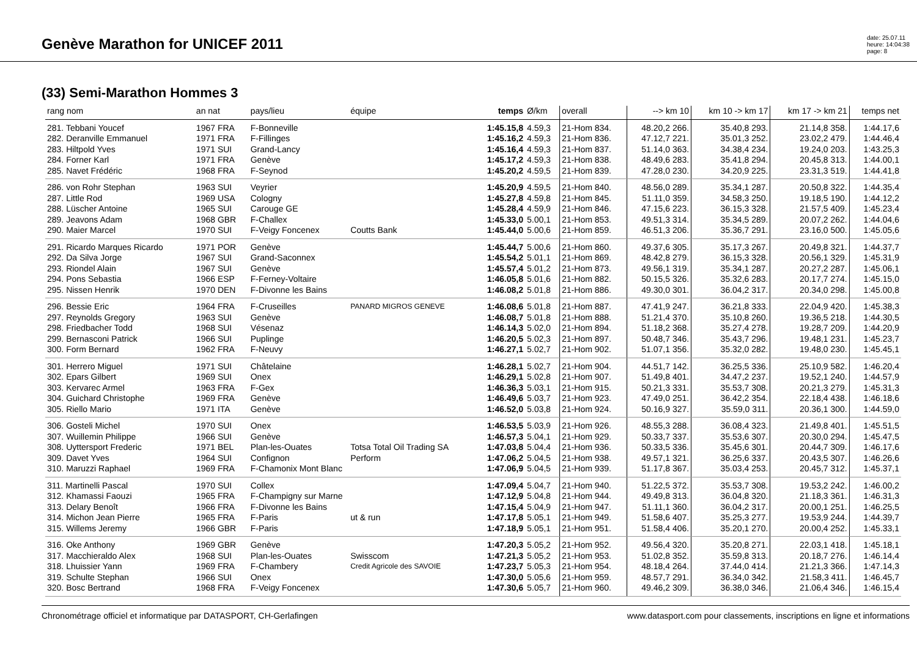Genève Marathon for UNICEF 2011
date: 25.07.11
heure: 14:04:38
page: 8
(33) Semi-Marathon Hommes 3
| rang nom | an nat | pays/lieu | équipe | temps | Ø/km | overall | --> km 10 | km 10 -> km 17 | km 17 -> km 21 | temps net |
| --- | --- | --- | --- | --- | --- | --- | --- | --- | --- | --- |
| 281. Tebbani Youcef | 1967 FRA | F-Bonneville | | 1:45.15,8 | 4.59,3 | 21-Hom 834. | 48.20,2 266. | 35.40,8 293. | 21.14,8 358. | 1:44.17,6 |
| 282. Deranville Emmanuel | 1971 FRA | F-Fillinges | | 1:45.16,2 | 4.59,3 | 21-Hom 836. | 47.12,7 221. | 35.01,3 252. | 23.02,2 479. | 1:44.46,4 |
| 283. Hiltpold Yves | 1971 SUI | Grand-Lancy | | 1:45.16,4 | 4.59,3 | 21-Hom 837. | 51.14,0 363. | 34.38,4 234. | 19.24,0 203. | 1:43.25,3 |
| 284. Forner Karl | 1971 FRA | Genève | | 1:45.17,2 | 4.59,3 | 21-Hom 838. | 48.49,6 283. | 35.41,8 294. | 20.45,8 313. | 1:44.00,1 |
| 285. Navet Frédéric | 1968 FRA | F-Seynod | | 1:45.20,2 | 4.59,5 | 21-Hom 839. | 47.28,0 230. | 34.20,9 225. | 23.31,3 519. | 1:44.41,8 |
| 286. von Rohr Stephan | 1963 SUI | Veyrier | | 1:45.20,9 | 4.59,5 | 21-Hom 840. | 48.56,0 289. | 35.34,1 287. | 20.50,8 322. | 1:44.35,4 |
| 287. Little Rod | 1969 USA | Cologny | | 1:45.27,8 | 4.59,8 | 21-Hom 845. | 51.11,0 359. | 34.58,3 250. | 19.18,5 190. | 1:44.12,2 |
| 288. Lüscher Antoine | 1965 SUI | Carouge GE | | 1:45.28,4 | 4.59,9 | 21-Hom 846. | 47.15,6 223. | 36.15,3 328. | 21.57,5 409. | 1:45.23,4 |
| 289. Jeavons Adam | 1968 GBR | F-Challex | | 1:45.33,0 | 5.00,1 | 21-Hom 853. | 49.51,3 314. | 35.34,5 289. | 20.07,2 262. | 1:44.04,6 |
| 290. Maier Marcel | 1970 SUI | F-Veigy Foncenex | Coutts Bank | 1:45.44,0 | 5.00,6 | 21-Hom 859. | 46.51,3 206. | 35.36,7 291. | 23.16,0 500. | 1:45.05,6 |
| 291. Ricardo Marques Ricardo | 1971 POR | Genève | | 1:45.44,7 | 5.00,6 | 21-Hom 860. | 49.37,6 305. | 35.17,3 267. | 20.49,8 321. | 1:44.37,7 |
| 292. Da Silva Jorge | 1967 SUI | Grand-Saconnex | | 1:45.54,2 | 5.01,1 | 21-Hom 869. | 48.42,8 279. | 36.15,3 328. | 20.56,1 329. | 1:45.31,9 |
| 293. Riondel Alain | 1967 SUI | Genève | | 1:45.57,4 | 5.01,2 | 21-Hom 873. | 49.56,1 319. | 35.34,1 287. | 20.27,2 287. | 1:45.06,1 |
| 294. Pons Sebastia | 1966 ESP | F-Ferney-Voltaire | | 1:46.05,8 | 5.01,6 | 21-Hom 882. | 50.15,5 326. | 35.32,6 283. | 20.17,7 274. | 1:45.15,0 |
| 295. Nissen Henrik | 1970 DEN | F-Divonne les Bains | | 1:46.08,2 | 5.01,8 | 21-Hom 886. | 49.30,0 301. | 36.04,2 317. | 20.34,0 298. | 1:45.00,8 |
| 296. Bessie Eric | 1964 FRA | F-Cruseilles | PANARD MIGROS GENEVE | 1:46.08,6 | 5.01,8 | 21-Hom 887. | 47.41,9 247. | 36.21,8 333. | 22.04,9 420. | 1:45.38,3 |
| 297. Reynolds Gregory | 1963 SUI | Genève | | 1:46.08,7 | 5.01,8 | 21-Hom 888. | 51.21,4 370. | 35.10,8 260. | 19.36,5 218. | 1:44.30,5 |
| 298. Friedbacher Todd | 1968 SUI | Vésenaz | | 1:46.14,3 | 5.02,0 | 21-Hom 894. | 51.18,2 368. | 35.27,4 278. | 19.28,7 209. | 1:44.20,9 |
| 299. Bernasconi Patrick | 1966 SUI | Puplinge | | 1:46.20,5 | 5.02,3 | 21-Hom 897. | 50.48,7 346. | 35.43,7 296. | 19.48,1 231. | 1:45.23,7 |
| 300. Form Bernard | 1962 FRA | F-Neuvy | | 1:46.27,1 | 5.02,7 | 21-Hom 902. | 51.07,1 356. | 35.32,0 282. | 19.48,0 230. | 1:45.45,1 |
| 301. Herrero Miguel | 1971 SUI | Châtelaine | | 1:46.28,1 | 5.02,7 | 21-Hom 904. | 44.51,7 142. | 36.25,5 336. | 25.10,9 582. | 1:46.20,4 |
| 302. Epars Gilbert | 1969 SUI | Onex | | 1:46.29,1 | 5.02,8 | 21-Hom 907. | 51.49,8 401. | 34.47,2 237. | 19.52,1 240. | 1:44.57,9 |
| 303. Kervarec Armel | 1963 FRA | F-Gex | | 1:46.36,3 | 5.03,1 | 21-Hom 915. | 50.21,3 331. | 35.53,7 308. | 20.21,3 279. | 1:45.31,3 |
| 304. Guichard Christophe | 1969 FRA | Genève | | 1:46.49,6 | 5.03,7 | 21-Hom 923. | 47.49,0 251. | 36.42,2 354. | 22.18,4 438. | 1:46.18,6 |
| 305. Riello Mario | 1971 ITA | Genève | | 1:46.52,0 | 5.03,8 | 21-Hom 924. | 50.16,9 327. | 35.59,0 311. | 20.36,1 300. | 1:44.59,0 |
| 306. Gosteli Michel | 1970 SUI | Onex | | 1:46.53,5 | 5.03,9 | 21-Hom 926. | 48.55,3 288. | 36.08,4 323. | 21.49,8 401. | 1:45.51,5 |
| 307. Wuillemin Philippe | 1966 SUI | Genève | | 1:46.57,3 | 5.04,1 | 21-Hom 929. | 50.33,7 337. | 35.53,6 307. | 20.30,0 294. | 1:45.47,5 |
| 308. Uyttersport Frederic | 1971 BEL | Plan-les-Ouates | Totsa Total Oil Trading SA | 1:47.03,8 | 5.04,4 | 21-Hom 936. | 50.33,5 336. | 35.45,6 301. | 20.44,7 309. | 1:46.17,6 |
| 309. Davet Yves | 1964 SUI | Confignon | Perform | 1:47.06,2 | 5.04,5 | 21-Hom 938. | 49.57,1 321. | 36.25,6 337. | 20.43,5 307. | 1:46.26,6 |
| 310. Maruzzi Raphael | 1969 FRA | F-Chamonix Mont Blanc | | 1:47.06,9 | 5.04,5 | 21-Hom 939. | 51.17,8 367. | 35.03,4 253. | 20.45,7 312. | 1:45.37,1 |
| 311. Martinelli Pascal | 1970 SUI | Collex | | 1:47.09,4 | 5.04,7 | 21-Hom 940. | 51.22,5 372. | 35.53,7 308. | 19.53,2 242. | 1:46.00,2 |
| 312. Khamassi Faouzi | 1965 FRA | F-Champigny sur Marne | | 1:47.12,9 | 5.04,8 | 21-Hom 944. | 49.49,8 313. | 36.04,8 320. | 21.18,3 361. | 1:46.31,3 |
| 313. Delary Benoît | 1966 FRA | F-Divonne les Bains | | 1:47.15,4 | 5.04,9 | 21-Hom 947. | 51.11,1 360. | 36.04,2 317. | 20.00,1 251. | 1:46.25,5 |
| 314. Michon Jean Pierre | 1965 FRA | F-Paris | ut & run | 1:47.17,8 | 5.05,1 | 21-Hom 949. | 51.58,6 407. | 35.25,3 277. | 19.53,9 244. | 1:44.39,7 |
| 315. Willems Jeremy | 1966 GBR | F-Paris | | 1:47.18,9 | 5.05,1 | 21-Hom 951. | 51.58,4 406. | 35.20,1 270. | 20.00,4 252. | 1:45.33,1 |
| 316. Oke Anthony | 1969 GBR | Genève | | 1:47.20,3 | 5.05,2 | 21-Hom 952. | 49.56,4 320. | 35.20,8 271. | 22.03,1 418. | 1:45.18,1 |
| 317. Macchieraldo Alex | 1968 SUI | Plan-les-Ouates | Swisscom | 1:47.21,3 | 5.05,2 | 21-Hom 953. | 51.02,8 352. | 35.59,8 313. | 20.18,7 276. | 1:46.14,4 |
| 318. Lhuissier Yann | 1969 FRA | F-Chambery | Credit Agricole des SAVOIE | 1:47.23,7 | 5.05,3 | 21-Hom 954. | 48.18,4 264. | 37.44,0 414. | 21.21,3 366. | 1:47.14,3 |
| 319. Schulte Stephan | 1966 SUI | Onex | | 1:47.30,0 | 5.05,6 | 21-Hom 959. | 48.57,7 291. | 36.34,0 342. | 21.58,3 411. | 1:46.45,7 |
| 320. Bosc Bertrand | 1968 FRA | F-Veigy Foncenex | | 1:47.30,6 | 5.05,7 | 21-Hom 960. | 49.46,2 309. | 36.38,0 346. | 21.06,4 346. | 1:46.15,4 |
Chronométrage officiel et informatique par DATASPORT, CH-Gerlafingen www.datasport.com pour classements, inscriptions en ligne et informations